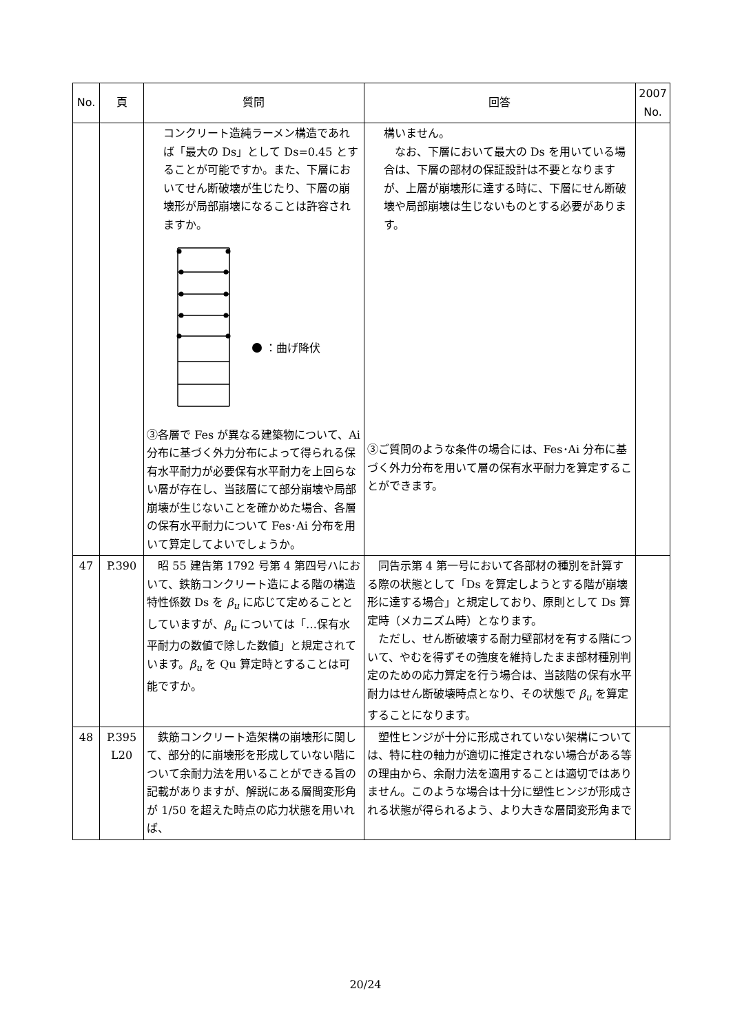| No. | 頁 | 質問 | 回答 | 2007 No. |
| --- | --- | --- | --- | --- |
| | | コンクリート造純ラーメン構造であれば「最大の Ds」として Ds=0.45 とすることが可能ですか。また、下層においてせん断破壊が生じたり、下層の崩壊形が局部崩壊になることは許容されますか。 ：曲げ降伏 ③各層で Fes が異なる建築物について、Ai 分布に基づく外力分布によって得られる保有水平耐力が必要保有水平耐力を上回らない層が存在し、当該層にて部分崩壊や局部崩壊が生じないことを確かめた場合、各層の保有水平耐力について Fes･Ai 分布を用いて算定してよいでしょうか。 | 構いません。 なお、下層において最大の Ds を用いている場合は、下層の部材の保証設計は不要となりますが、上層が崩壊形に達する時に、下層にせん断破壊や局部崩壊は生じないものとする必要があります。 ③ご質問のような条件の場合には、Fes･Ai 分布に基づく外力分布を用いて層の保有水平耐力を算定することができます。 | |
| 47 | P.390 | 昭 55 建告第 1792 号第 4 第四号ハにおいて、鉄筋コンクリート造による階の構造特性係数 Ds を β<sub>u</sub> に応じて定めることとしていますが、 β<sub>u</sub> については「…保有水平耐力の数値で除した数値」と規定されています。 β<sub>u</sub> を Qu 算定時とすることは可能ですか。 | 同告示第 4 第一号において各部材の種別を計算する際の状態として「Ds を算定しようとする階が崩壊形に達する場合」と規定しており、原則として Ds 算定時（メカニズム時）となります。 ただし、せん断破壊する耐力壁部材を有する階について、やむを得ずその強度を維持したまま部材種別判定のための応力算定を行う場合は、当該階の保有水平耐力はせん断破壊時点となり、その状態で β<sub>u</sub> を算定することになります。 | |
| 48 | P.395 L20 | 鉄筋コンクリート造架構の崩壊形に関して、部分的に崩壊形を形成していない階について余耐力法を用いることができる旨の記載がありますが、解説にある層間変形角が 1/50 を超えた時点の応力状態を用いれば、 | 塑性ヒンジが十分に形成されていない架構については、特に柱の軸力が適切に推定されない場合がある等の理由から、余耐力法を適用することは適切ではありません。このような場合は十分に塑性ヒンジが形成される状態が得られるよう、より大きな層間変形角まで | |
20/24